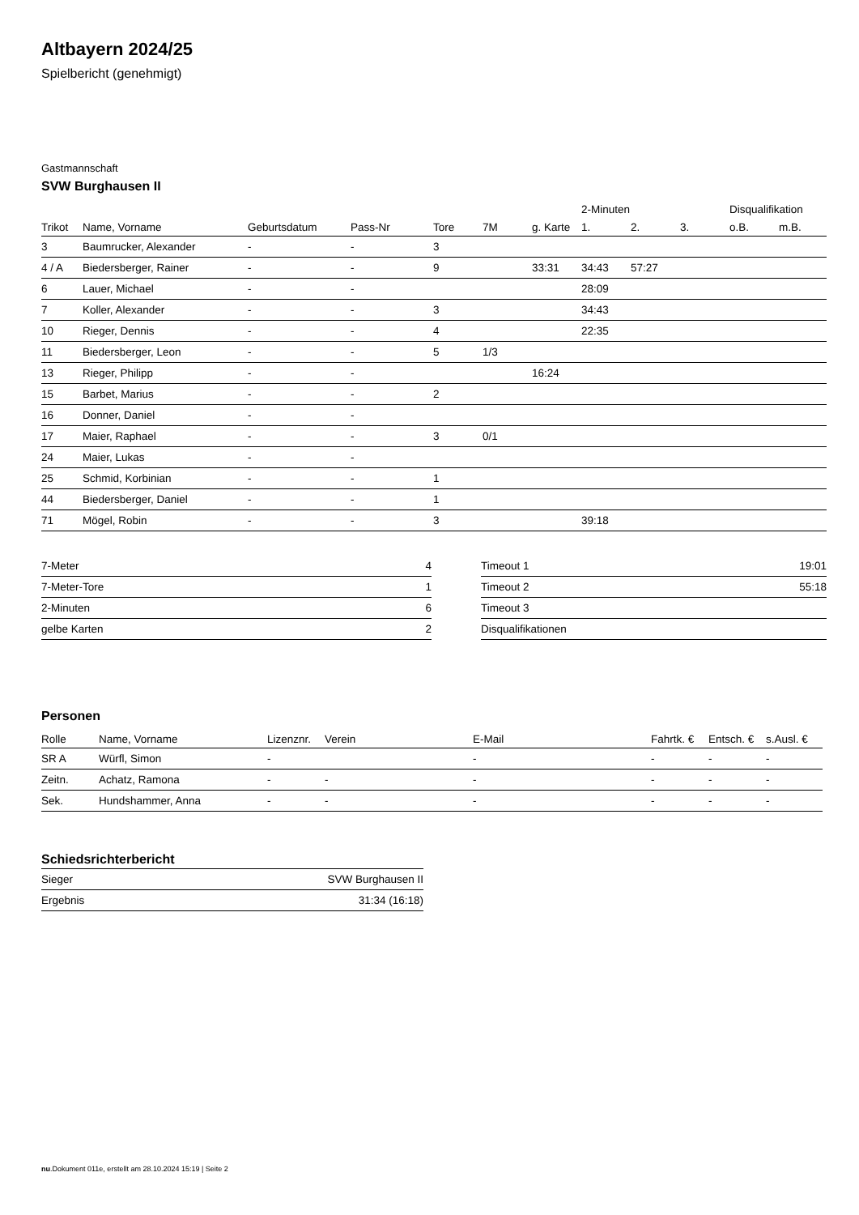Altbayern 2024/25
Spielbericht (genehmigt)
Gastmannschaft
SVW Burghausen II
| | | | | | | | 2-Minuten | | | Disqualifikation | |
| --- | --- | --- | --- | --- | --- | --- | --- | --- | --- | --- | --- |
| Trikot | Name, Vorname | Geburtsdatum | Pass-Nr | Tore | 7M | g. Karte | 1. | 2. | 3. | o.B. | m.B. |
| 3 | Baumrucker, Alexander | - | - | 3 | | | | | | | |
| 4 / A | Biedersberger, Rainer | - | - | 9 | | 33:31 | 34:43 | 57:27 | | | |
| 6 | Lauer, Michael | - | - | | | | 28:09 | | | | |
| 7 | Koller, Alexander | - | - | 3 | | | 34:43 | | | | |
| 10 | Rieger, Dennis | - | - | 4 | | | 22:35 | | | | |
| 11 | Biedersberger, Leon | - | - | 5 | 1/3 | | | | | | |
| 13 | Rieger, Philipp | - | - | | | 16:24 | | | | | |
| 15 | Barbet, Marius | - | - | 2 | | | | | | | |
| 16 | Donner, Daniel | - | - | | | | | | | | |
| 17 | Maier, Raphael | - | - | 3 | 0/1 | | | | | | |
| 24 | Maier, Lukas | - | - | | | | | | | | |
| 25 | Schmid, Korbinian | - | - | 1 | | | | | | | |
| 44 | Biedersberger, Daniel | - | - | 1 | | | | | | | |
| 71 | Mögel, Robin | - | - | 3 | | | 39:18 | | | | |
| 7-Meter | 4 |
| 7-Meter-Tore | 1 |
| 2-Minuten | 6 |
| gelbe Karten | 2 |
| Timeout 1 | 19:01 |
| Timeout 2 | 55:18 |
| Timeout 3 | |
| Disqualifikationen | |
Personen
| Rolle | Name, Vorname | Lizenznr. | Verein | E-Mail | Fahrtk. € | Entsch. € | s.Ausl. € |
| --- | --- | --- | --- | --- | --- | --- | --- |
| SR A | Würfl, Simon | - | | - | - | - | - |
| Zeitn. | Achatz, Ramona | - | - | - | - | - | - |
| Sek. | Hundshammer, Anna | - | - | - | - | - | - |
Schiedsrichterbericht
| Sieger | SVW Burghausen II |
| Ergebnis | 31:34 (16:18) |
nu.Dokument 011e, erstellt am 28.10.2024 15:19 | Seite 2